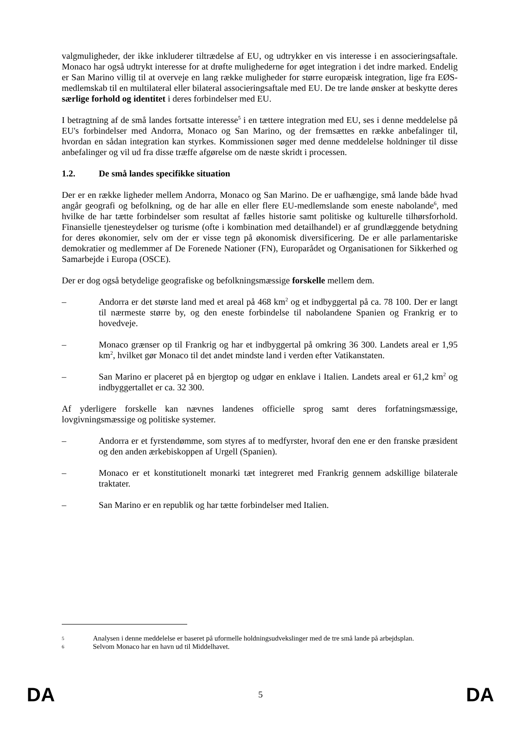valgmuligheder, der ikke inkluderer tiltrædelse af EU, og udtrykker en vis interesse i en associeringsaftale. Monaco har også udtrykt interesse for at drøfte mulighederne for øget integration i det indre marked. Endelig er San Marino villig til at overveje en lang række muligheder for større europæisk integration, lige fra EØS-medlemskab til en multilateral eller bilateral associeringsaftale med EU. De tre lande ønsker at beskytte deres særlige forhold og identitet i deres forbindelser med EU.
I betragtning af de små landes fortsatte interesse<sup>5</sup> i en tættere integration med EU, ses i denne meddelelse på EU's forbindelser med Andorra, Monaco og San Marino, og der fremsættes en række anbefalinger til, hvordan en sådan integration kan styrkes. Kommissionen søger med denne meddelelse holdninger til disse anbefalinger og vil ud fra disse træffe afgørelse om de næste skridt i processen.
1.2. De små landes specifikke situation
Der er en række ligheder mellem Andorra, Monaco og San Marino. De er uafhængige, små lande både hvad angår geografi og befolkning, og de har alle en eller flere EU-medlemslande som eneste nabolande<sup>6</sup>, med hvilke de har tætte forbindelser som resultat af fælles historie samt politiske og kulturelle tilhørsforhold. Finansielle tjenesteydelser og turisme (ofte i kombination med detailhandel) er af grundlæggende betydning for deres økonomier, selv om der er visse tegn på økonomisk diversificering. De er alle parlamentariske demokratier og medlemmer af De Forenede Nationer (FN), Europarådet og Organisationen for Sikkerhed og Samarbejde i Europa (OSCE).
Der er dog også betydelige geografiske og befolkningsmæssige forskelle mellem dem.
– Andorra er det største land med et areal på 468 km<sup>2</sup> og et indbyggertal på ca. 78 100. Der er langt til nærmeste større by, og den eneste forbindelse til nabolandene Spanien og Frankrig er to hovedveje.
– Monaco grænser op til Frankrig og har et indbyggertal på omkring 36 300. Landets areal er 1,95 km<sup>2</sup>, hvilket gør Monaco til det andet mindste land i verden efter Vatikanstaten.
– San Marino er placeret på en bjergtop og udgør en enklave i Italien. Landets areal er 61,2 km<sup>2</sup> og indbyggertallet er ca. 32 300.
Af yderligere forskelle kan nævnes landenes officielle sprog samt deres forfatningsmæssige, lovgivningsmæssige og politiske systemer.
– Andorra er et fyrstendømme, som styres af to medfyrster, hvoraf den ene er den franske præsident og den anden ærkebiskoppen af Urgell (Spanien).
– Monaco er et konstitutionelt monarki tæt integreret med Frankrig gennem adskillige bilaterale traktater.
– San Marino er en republik og har tætte forbindelser med Italien.
5
Analysen i denne meddelelse er baseret på uformelle holdningsudvekslinger med de tre små lande på arbejdsplan.
6
Selvom Monaco har en havn ud til Middelhavet.
DA 5 DA